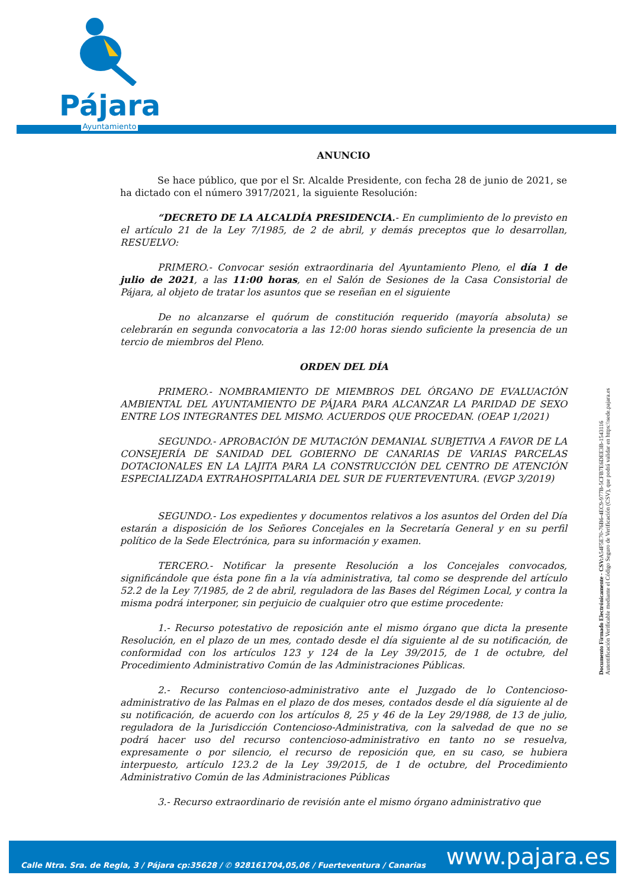Pájara
Ayuntamiento
ANUNCIO
Se hace público, que por el Sr. Alcalde Presidente, con fecha 28 de junio de 2021, se ha dictado con el número 3917/2021, la siguiente Resolución:
“DECRETO DE LA ALCALDÍA PRESIDENCIA.- En cumplimiento de lo previsto en el artículo 21 de la Ley 7/1985, de 2 de abril, y demás preceptos que lo desarrollan, RESUELVO:
PRIMERO.- Convocar sesión extraordinaria del Ayuntamiento Pleno, el día 1 de julio de 2021, a las 11:00 horas, en el Salón de Sesiones de la Casa Consistorial de Pájara, al objeto de tratar los asuntos que se reseñan en el siguiente
De no alcanzarse el quórum de constitución requerido (mayoría absoluta) se celebrarán en segunda convocatoria a las 12:00 horas siendo suficiente la presencia de un tercio de miembros del Pleno.
ORDEN DEL DÍA
PRIMERO.- NOMBRAMIENTO DE MIEMBROS DEL ÓRGANO DE EVALUACIÓN AMBIENTAL DEL AYUNTAMIENTO DE PÁJARA PARA ALCANZAR LA PARIDAD DE SEXO ENTRE LOS INTEGRANTES DEL MISMO. ACUERDOS QUE PROCEDAN. (OEAP 1/2021)
SEGUNDO.- APROBACIÓN DE MUTACIÓN DEMANIAL SUBJETIVA A FAVOR DE LA CONSEJERÍA DE SANIDAD DEL GOBIERNO DE CANARIAS DE VARIAS PARCELAS DOTACIONALES EN LA LAJITA PARA LA CONSTRUCCIÓN DEL CENTRO DE ATENCIÓN ESPECIALIZADA EXTRAHOSPITALARIA DEL SUR DE FUERTEVENTURA. (EVGP 3/2019)
SEGUNDO.- Los expedientes y documentos relativos a los asuntos del Orden del Día estarán a disposición de los Señores Concejales en la Secretaría General y en su perfil político de la Sede Electrónica, para su información y examen.
TERCERO.- Notificar la presente Resolución a los Concejales convocados, significándole que ésta pone fin a la vía administrativa, tal como se desprende del artículo 52.2 de la Ley 7/1985, de 2 de abril, reguladora de las Bases del Régimen Local, y contra la misma podrá interponer, sin perjuicio de cualquier otro que estime procedente:
1.- Recurso potestativo de reposición ante el mismo órgano que dicta la presente Resolución, en el plazo de un mes, contado desde el día siguiente al de su notificación, de conformidad con los artículos 123 y 124 de la Ley 39/2015, de 1 de octubre, del Procedimiento Administrativo Común de las Administraciones Públicas.
2.- Recurso contencioso-administrativo ante el Juzgado de lo Contencioso-administrativo de las Palmas en el plazo de dos meses, contados desde el día siguiente al de su notificación, de acuerdo con los artículos 8, 25 y 46 de la Ley 29/1988, de 13 de julio, reguladora de la Jurisdicción Contencioso-Administrativa, con la salvedad de que no se podrá hacer uso del recurso contencioso-administrativo en tanto no se resuelva, expresamente o por silencio, el recurso de reposición que, en su caso, se hubiera interpuesto, artículo 123.2 de la Ley 39/2015, de 1 de octubre, del Procedimiento Administrativo Común de las Administraciones Públicas
3.- Recurso extraordinario de revisión ante el mismo órgano administrativo que
Documento Firmado Electrónicamente - CSV: A54F5E70-76B6-4EC9-977B-5CFB7E6DEE3B-1543116
Autentificación Verificable mediante el Código Seguro de Verificación (CSV), que podrá validar en https:\\sede.pajara.es
Calle Ntra. Sra. de Regla, 3 / Pájara cp:35628 / ✆ 928161704,05,06 / Fuerteventura / Canarias www.pajara.es